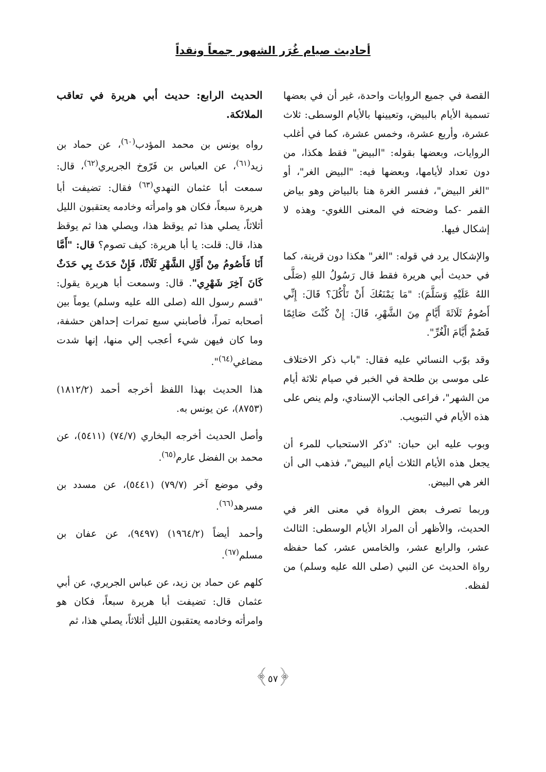أحاديث صيام غُرَر الشهور جمعاً ونقداً
القصة في جميع الروايات واحدة، غير أن في بعضها تسمية الأيام بالبيض، وتعيينها بالأيام الوسطى: ثلاث عشرة، وأربع عشرة، وخمس عشرة، كما في أغلب الروايات، وبعضها بقوله: "البيض" فقط هكذا، من دون تعداد لأيامها، وبعضها فيه: "البيض الغر"، أو "الغر البيض"، ففسر الغرة هنا بالبياض وهو بياض القمر -كما وضحته في المعنى اللغوي- وهذه لا إشكال فيها.
والإشكال يرد في قوله: "الغر" هكذا دون قرينة، كما في حديث أبي هريرة فقط قال رَسُولُ اللهِ (صَلَّى اللهُ عَلَيْهِ وَسَلَّمَ): "مَا يَمْنَعُكَ أَنْ تَأْكُلَ؟ قَالَ: إِنِّي أَصُومُ ثَلَاثَةَ أَيَّامٍ مِنَ الشَّهْرِ، قَالَ: إِنْ كُنْتَ صَائِمًا فَصُمْ أَيَّامَ الْغُرِّ".
وقد بوّب النسائي عليه فقال: "باب ذكر الاختلاف على موسى بن طلحة في الخبر في صيام ثلاثة أيام من الشهر"، فراعى الجانب الإسنادي، ولم ينص على هذه الأيام في التبويب.
وبوب عليه ابن حبان: "ذكر الاستحباب للمرء أن يجعل هذه الأيام الثلاث أيام البيض"، فذهب الى أن الغر هي البيض.
وربما تصرف بعض الرواة في معنى الغر في الحديث، والأظهر أن المراد الأيام الوسطى: الثالث عشر، والرابع عشر، والخامس عشر، كما حفظه رواة الحديث عن النبي (صلى الله عليه وسلم) من لفظه.
الحديث الرابع: حديث أبي هريرة في تعاقب الملائكة.
رواه يونس بن محمد المؤدب<sup>(٦٠)</sup>، عن حماد بن زيد<sup>(٦١)</sup>، عن العباس بن فَرّوخ الجريري<sup>(٦٢)</sup>، قال: سمعت أبا عثمان النهدي<sup>(٦٣)</sup> فقال: تضيفت أبا هريرة سبعاً، فكان هو وامرأته وخادمه يعتقبون الليل أثلاثاً، يصلي هذا ثم يوقظ هذا، ويصلي هذا ثم يوقظ هذا، قال: قلت: يا أبا هريرة: كيف تصوم؟ قال: "أَمَّا أَنَا فَأَصُومُ مِنْ أَوَّلِ الشَّهْرِ ثَلَاثًا، فَإِنْ حَدَثَ بِي حَدَثٌ كَانَ آخِرَ شَهْرِي". قال: وسمعت أبا هريرة يقول: "قسم رسول الله (صلى الله عليه وسلم) يوماً بين أصحابه تمراً، فأصابني سبع تمرات إحداهن حشفة، وما كان فيهن شيء أعجب إلي منها، إنها شدت مضاغي<sup>(٦٤)</sup>".
هذا الحديث بهذا اللفظ أخرجه أحمد (١٨١٢/٢) (٨٧٥٣)، عن يونس به.
وأصل الحديث أخرجه البخاري (٧٤/٧) (٥٤١١)، عن محمد بن الفضل عارم<sup>(٦٥)</sup>.
وفي موضع آخر (٧٩/٧) (٥٤٤١)، عن مسدد بن مسرهد<sup>(٦٦)</sup>.
وأحمد أيضاً (١٩٦٤/٢) (٩٤٩٧)، عن عفان بن مسلم<sup>(٦٧)</sup>.
كلهم عن حماد بن زيد، عن عباس الجريري، عن أبي عثمان قال: تضيفت أبا هريرة سبعاً، فكان هو وامرأته وخادمه يعتقبون الليل أثلاثاً، يصلي هذا، ثم
﴿٥٧﴾